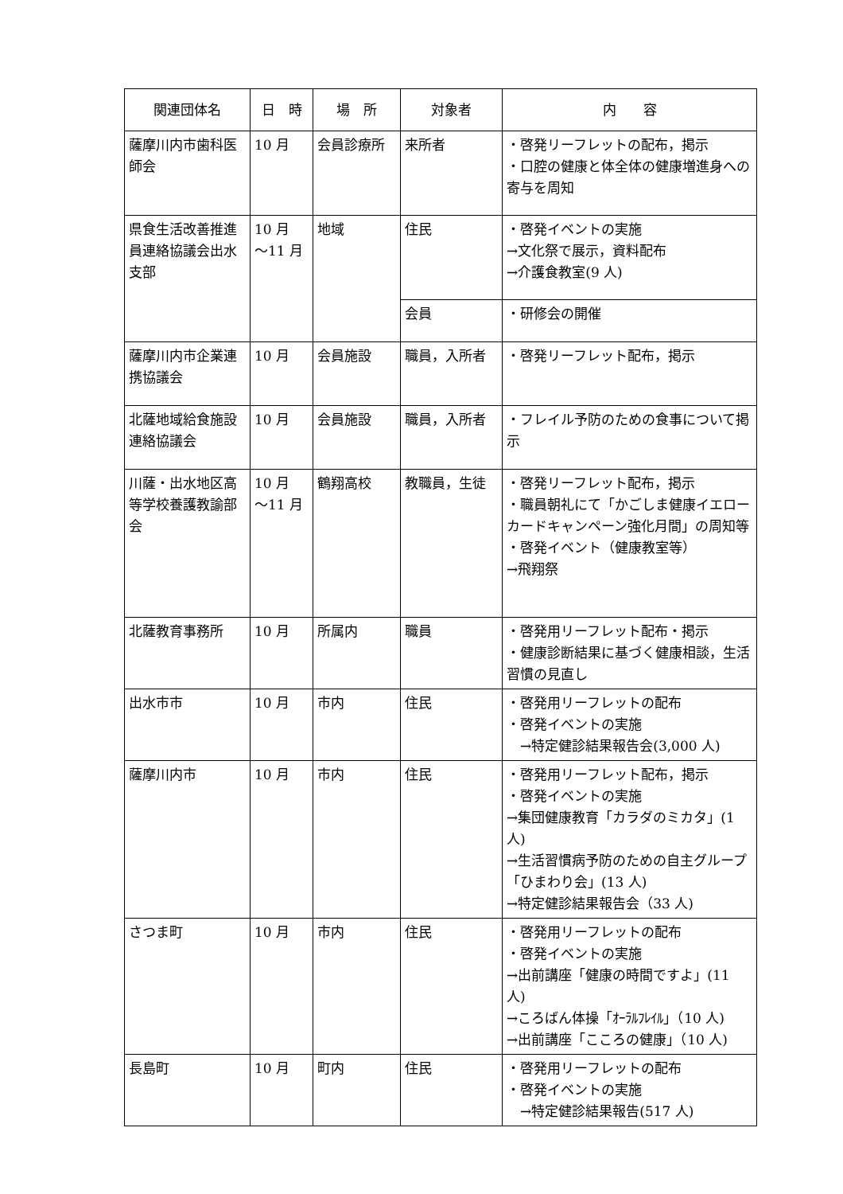| 関連団体名 | 日 時 | 場 所 | 対象者 | 内 容 |
| --- | --- | --- | --- | --- |
| 薩摩川内市歯科医師会 | 10 月 | 会員診療所 | 来所者 | ・啓発リーフレットの配布，掲示 ・口腔の健康と体全体の健康増進身への寄与を周知 |
| 県食生活改善推進員連絡協議会出水支部 | 10 月 ～11 月 | 地域 | 住民 | ・啓発イベントの実施 →文化祭で展示，資料配布 →介護食教室(9 人) |
| | | | 会員 | ・研修会の開催 |
| 薩摩川内市企業連携協議会 | 10 月 | 会員施設 | 職員，入所者 | ・啓発リーフレット配布，掲示 |
| 北薩地域給食施設連絡協議会 | 10 月 | 会員施設 | 職員，入所者 | ・フレイル予防のための食事について掲示 |
| 川薩・出水地区高等学校養護教諭部会 | 10 月 ～11 月 | 鶴翔高校 | 教職員，生徒 | ・啓発リーフレット配布，掲示 ・職員朝礼にて「かごしま健康イエローカードキャンペーン強化月間」の周知等 ・啓発イベント（健康教室等） →飛翔祭 |
| 北薩教育事務所 | 10 月 | 所属内 | 職員 | ・啓発用リーフレット配布・掲示 ・健康診断結果に基づく健康相談，生活習慣の見直し |
| 出水市市 | 10 月 | 市内 | 住民 | ・啓発用リーフレットの配布 ・啓発イベントの実施 →特定健診結果報告会(3,000 人) |
| 薩摩川内市 | 10 月 | 市内 | 住民 | ・啓発用リーフレット配布，掲示 ・啓発イベントの実施 →集団健康教育「カラダのミカタ」(1 人) →生活習慣病予防のための自主グループ「ひまわり会」(13 人) →特定健診結果報告会（33 人) |
| さつま町 | 10 月 | 市内 | 住民 | ・啓発用リーフレットの配布 ・啓発イベントの実施 →出前講座「健康の時間ですよ」(11 人) →ころばん体操「ｵｰﾗﾙﾌﾚｲﾙ」（10 人) →出前講座「こころの健康」（10 人) |
| 長島町 | 10 月 | 町内 | 住民 | ・啓発用リーフレットの配布 ・啓発イベントの実施 →特定健診結果報告(517 人) |